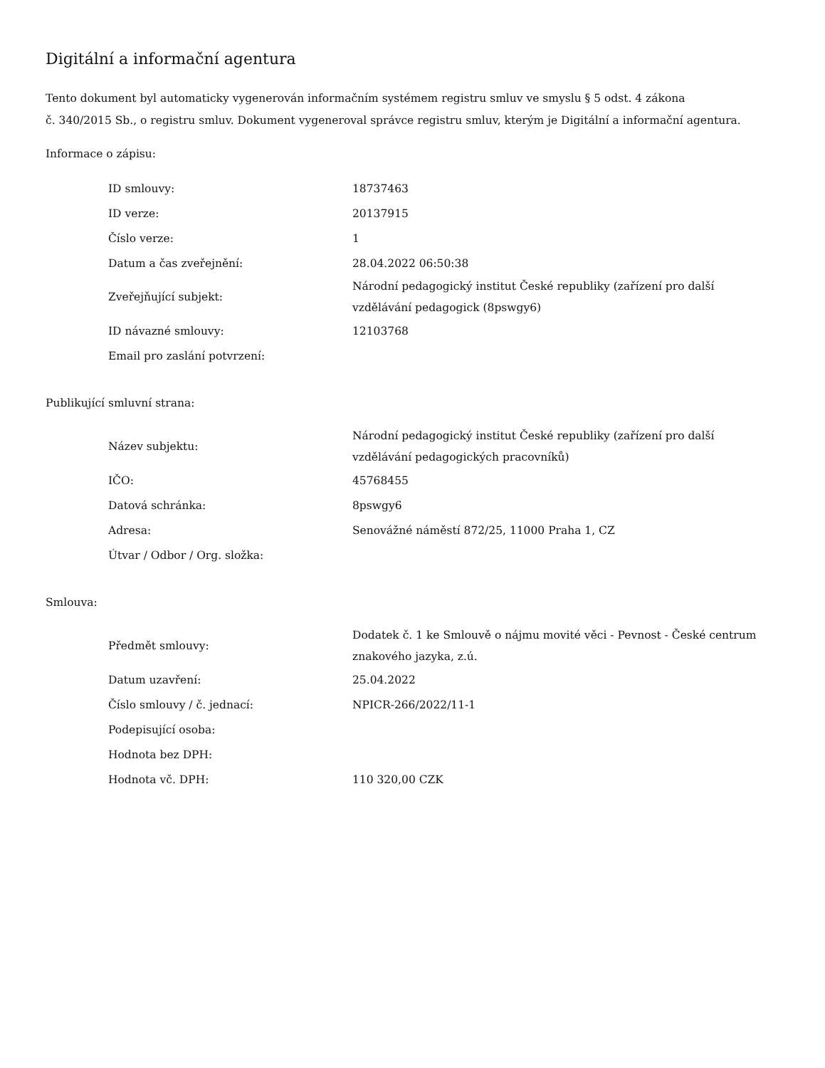Digitální a informační agentura
Tento dokument byl automaticky vygenerován informačním systémem registru smluv ve smyslu § 5 odst. 4 zákona
č. 340/2015 Sb., o registru smluv. Dokument vygeneroval správce registru smluv, kterým je Digitální a informační agentura.
Informace o zápisu:
| ID smlouvy: | 18737463 |
| ID verze: | 20137915 |
| Číslo verze: | 1 |
| Datum a čas zveřejnění: | 28.04.2022 06:50:38 |
| Zveřejňující subjekt: | Národní pedagogický institut České republiky (zařízení pro další vzdělávání pedagogick (8pswgy6) |
| ID návazné smlouvy: | 12103768 |
| Email pro zaslání potvrzení: | |
Publikující smluvní strana:
| Název subjektu: | Národní pedagogický institut České republiky (zařízení pro další vzdělávání pedagogických pracovníků) |
| IČO: | 45768455 |
| Datová schránka: | 8pswgy6 |
| Adresa: | Senovážné náměstí 872/25, 11000 Praha 1, CZ |
| Útvar / Odbor / Org. složka: | |
Smlouva:
| Předmět smlouvy: | Dodatek č. 1 ke Smlouvě o nájmu movité věci - Pevnost - České centrum znakového jazyka, z.ú. |
| Datum uzavření: | 25.04.2022 |
| Číslo smlouvy / č. jednací: | NPICR-266/2022/11-1 |
| Podepisující osoba: | |
| Hodnota bez DPH: | |
| Hodnota vč. DPH: | 110 320,00 CZK |